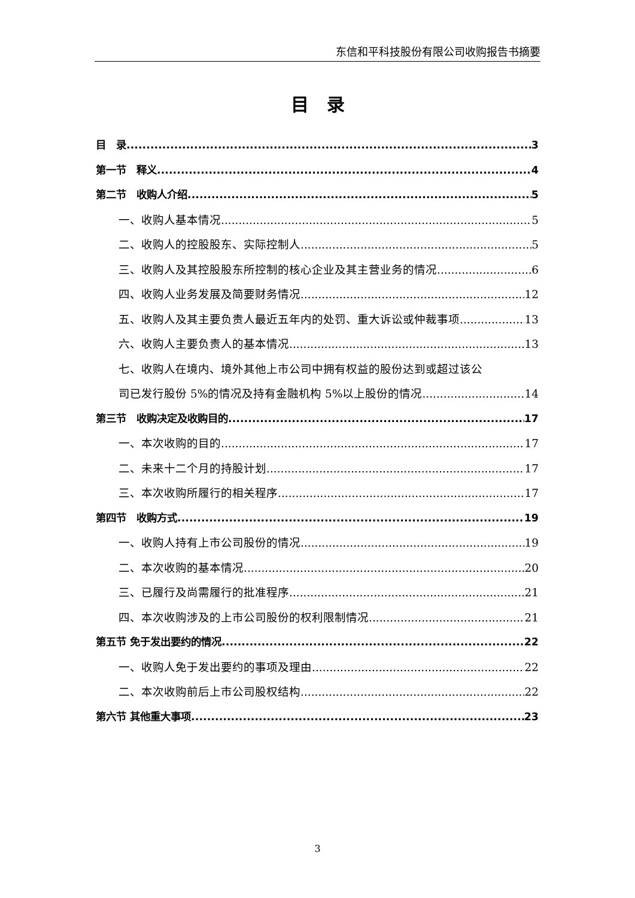东信和平科技股份有限公司收购报告书摘要
目　录
目　录 3
第一节　释义 4
第二节　收购人介绍 5
一、收购人基本情况 5
二、收购人的控股股东、实际控制人 5
三、收购人及其控股股东所控制的核心企业及其主营业务的情况 6
四、收购人业务发展及简要财务情况 12
五、收购人及其主要负责人最近五年内的处罚、重大诉讼或仲裁事项 13
六、收购人主要负责人的基本情况 13
七、收购人在境内、境外其他上市公司中拥有权益的股份达到或超过该公
司已发行股份 5%的情况及持有金融机构 5%以上股份的情况 14
第三节　收购决定及收购目的 17
一、本次收购的目的 17
二、未来十二个月的持股计划 17
三、本次收购所履行的相关程序 17
第四节　收购方式 19
一、收购人持有上市公司股份的情况 19
二、本次收购的基本情况 20
三、已履行及尚需履行的批准程序 21
四、本次收购涉及的上市公司股份的权利限制情况 21
第五节 免于发出要约的情况 22
一、收购人免于发出要约的事项及理由 22
二、本次收购前后上市公司股权结构 22
第六节 其他重大事项 23
3